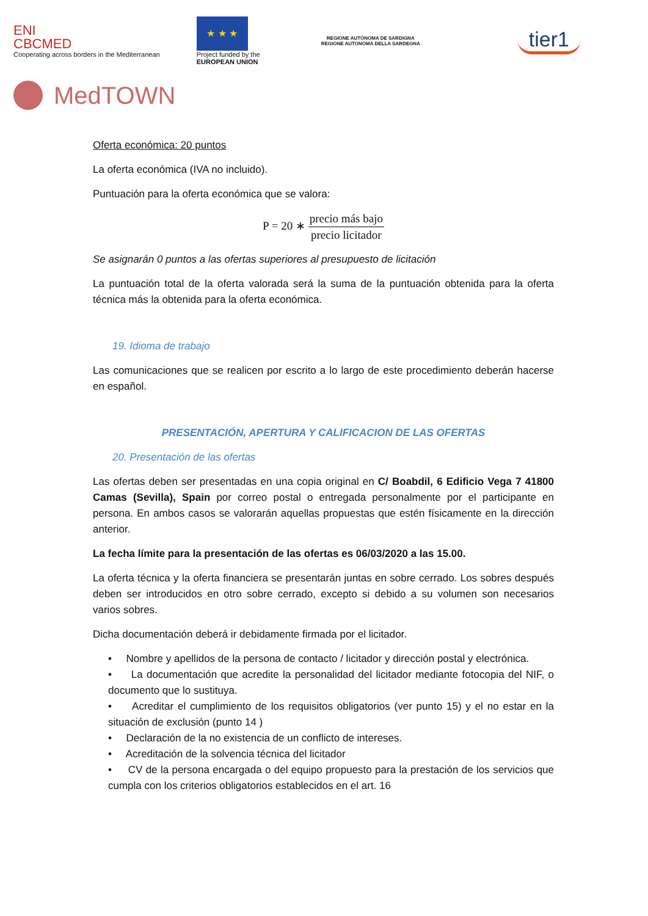ENI
CBCMED
Cooperating across borders in the Mediterranean
★ ★ ★
Project funded by the
EUROPEAN UNION
REGIONE AUTÒNOMA DE SARDIGNA
REGIONE AUTONOMA DELLA SARDEGNA
tier1
MedTOWN
Oferta económica: 20 puntos
La oferta económica (IVA no incluido).
Puntuación para la oferta económica que se valora:
P = 20 ∗ precio más bajo precio licitador
Se asignarán 0 puntos a las ofertas superiores al presupuesto de licitación
La puntuación total de la oferta valorada será la suma de la puntuación obtenida para la oferta técnica más la obtenida para la oferta económica.
19. Idioma de trabajo
Las comunicaciones que se realicen por escrito a lo largo de este procedimiento deberán hacerse en español.
PRESENTACIÓN, APERTURA Y CALIFICACION DE LAS OFERTAS
20. Presentación de las ofertas
Las ofertas deben ser presentadas en una copia original en C/ Boabdil, 6 Edificio Vega 7 41800 Camas (Sevilla), Spain por correo postal o entregada personalmente por el participante en persona. En ambos casos se valorarán aquellas propuestas que estén físicamente en la dirección anterior.
La fecha límite para la presentación de las ofertas es 06/03/2020 a las 15.00.
La oferta técnica y la oferta financiera se presentarán juntas en sobre cerrado. Los sobres después deben ser introducidos en otro sobre cerrado, excepto si debido a su volumen son necesarios varios sobres.
Dicha documentación deberá ir debidamente firmada por el licitador.
• Nombre y apellidos de la persona de contacto / licitador y dirección postal y electrónica.
• La documentación que acredite la personalidad del licitador mediante fotocopia del NIF, o documento que lo sustituya.
• Acreditar el cumplimiento de los requisitos obligatorios (ver punto 15) y el no estar en la situación de exclusión (punto 14 )
• Declaración de la no existencia de un conflicto de intereses.
• Acreditación de la solvencia técnica del licitador
• CV de la persona encargada o del equipo propuesto para la prestación de los servicios que cumpla con los criterios obligatorios establecidos en el art. 16